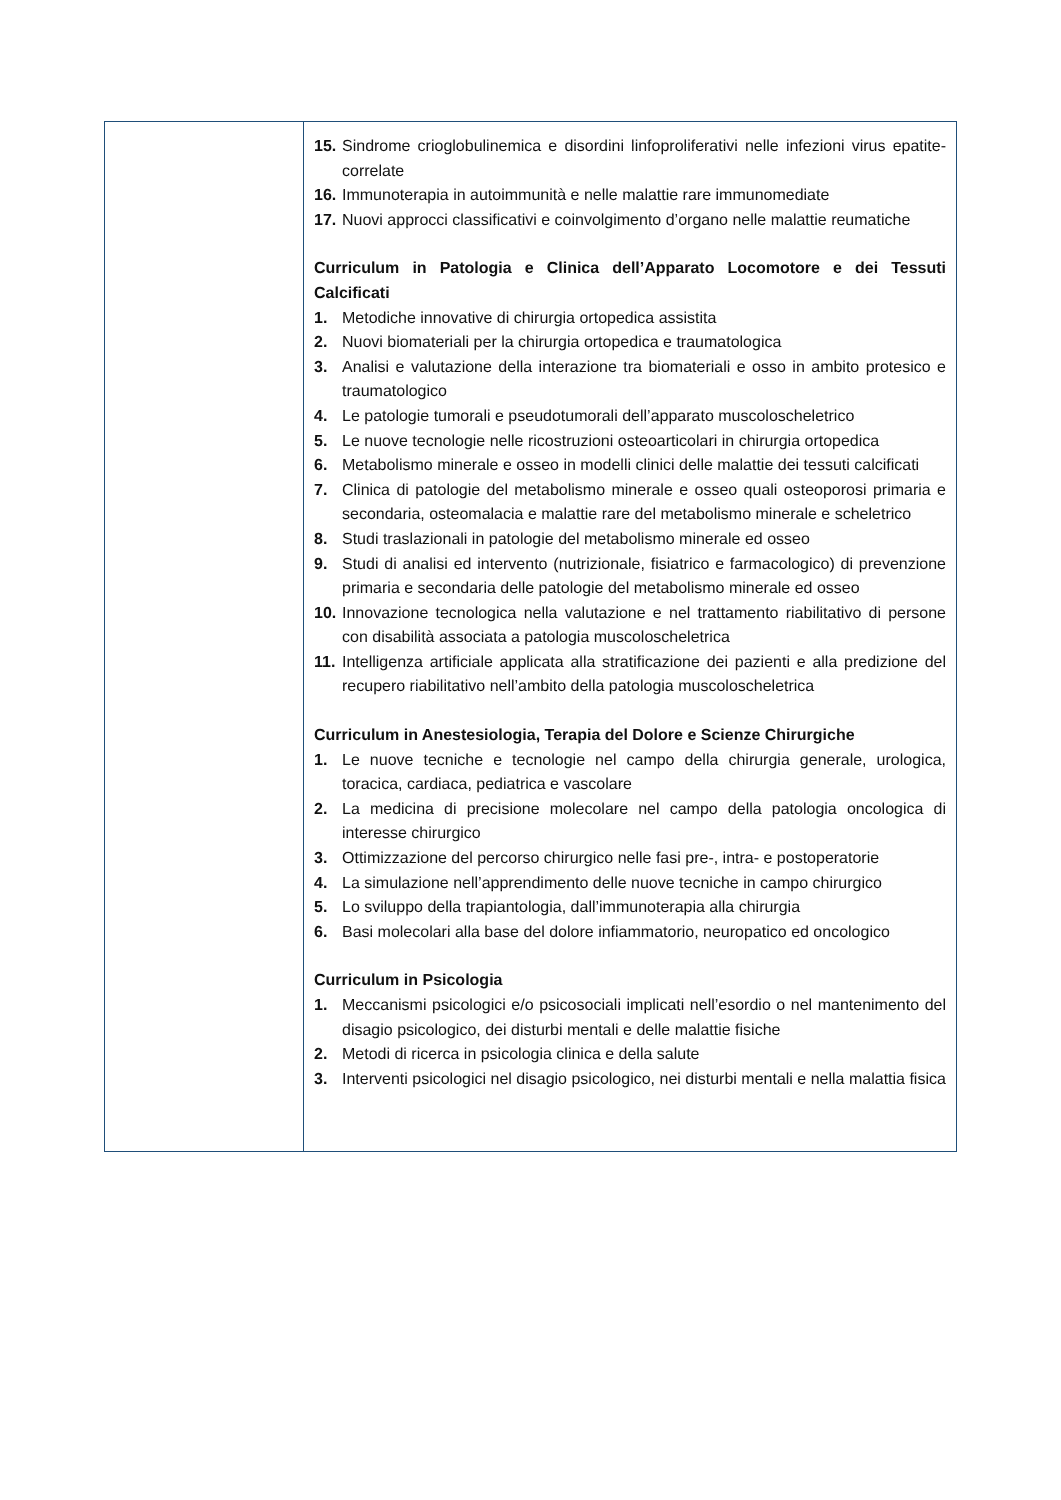| | 15. Sindrome crioglobulinemica e disordini linfoproliferativi nelle infezioni virus epatite-correlate 16. Immunoterapia in autoimmunità e nelle malattie rare immunomediate 17. Nuovi approcci classificativi e coinvolgimento d’organo nelle malattie reumatiche Curriculum in Patologia e Clinica dell’Apparato Locomotore e dei Tessuti Calcificati 1. Metodiche innovative di chirurgia ortopedica assistita 2. Nuovi biomateriali per la chirurgia ortopedica e traumatologica 3. Analisi e valutazione della interazione tra biomateriali e osso in ambito protesico e traumatologico 4. Le patologie tumorali e pseudotumorali dell’apparato muscoloscheletrico 5. Le nuove tecnologie nelle ricostruzioni osteoarticolari in chirurgia ortopedica 6. Metabolismo minerale e osseo in modelli clinici delle malattie dei tessuti calcificati 7. Clinica di patologie del metabolismo minerale e osseo quali osteoporosi primaria e secondaria, osteomalacia e malattie rare del metabolismo minerale e scheletrico 8. Studi traslazionali in patologie del metabolismo minerale ed osseo 9. Studi di analisi ed intervento (nutrizionale, fisiatrico e farmacologico) di prevenzione primaria e secondaria delle patologie del metabolismo minerale ed osseo 10. Innovazione tecnologica nella valutazione e nel trattamento riabilitativo di persone con disabilità associata a patologia muscoloscheletrica 11. Intelligenza artificiale applicata alla stratificazione dei pazienti e alla predizione del recupero riabilitativo nell’ambito della patologia muscoloscheletrica Curriculum in Anestesiologia, Terapia del Dolore e Scienze Chirurgiche 1. Le nuove tecniche e tecnologie nel campo della chirurgia generale, urologica, toracica, cardiaca, pediatrica e vascolare 2. La medicina di precisione molecolare nel campo della patologia oncologica di interesse chirurgico 3. Ottimizzazione del percorso chirurgico nelle fasi pre-, intra- e postoperatorie 4. La simulazione nell’apprendimento delle nuove tecniche in campo chirurgico 5. Lo sviluppo della trapiantologia, dall’immunoterapia alla chirurgia 6. Basi molecolari alla base del dolore infiammatorio, neuropatico ed oncologico Curriculum in Psicologia 1. Meccanismi psicologici e/o psicosociali implicati nell’esordio o nel mantenimento del disagio psicologico, dei disturbi mentali e delle malattie fisiche 2. Metodi di ricerca in psicologia clinica e della salute 3. Interventi psicologici nel disagio psicologico, nei disturbi mentali e nella malattia fisica |